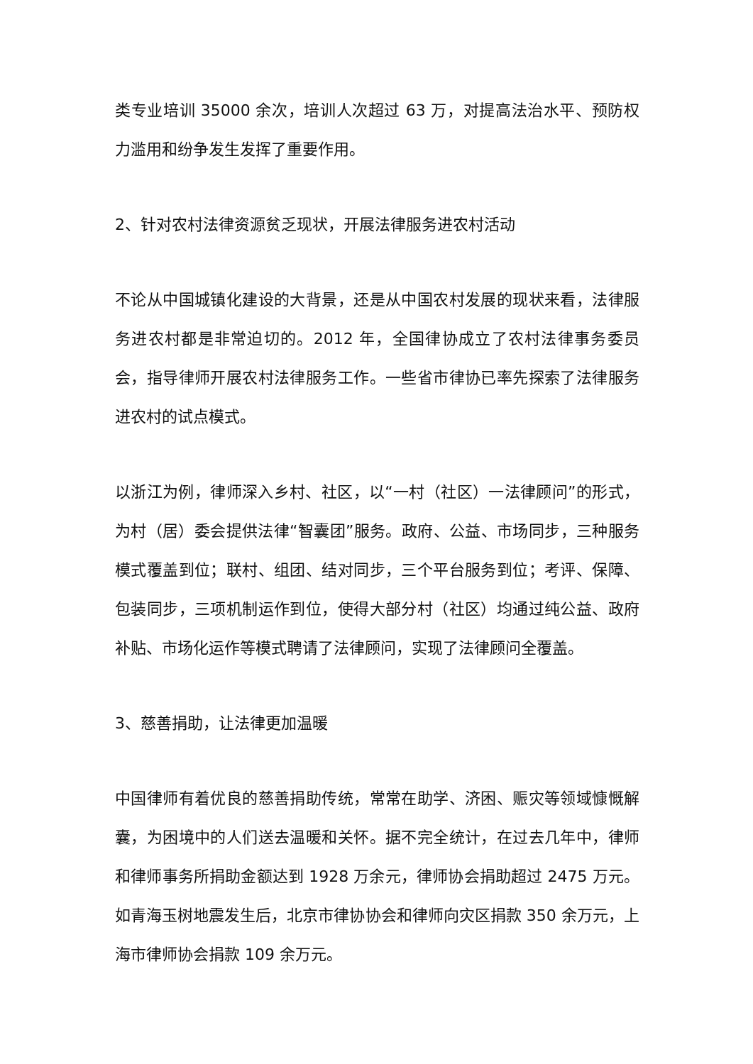类专业培训 35000 余次，培训人次超过 63 万，对提高法治水平、预防权力滥用和纷争发生发挥了重要作用。
2、针对农村法律资源贫乏现状，开展法律服务进农村活动
不论从中国城镇化建设的大背景，还是从中国农村发展的现状来看，法律服务进农村都是非常迫切的。2012 年，全国律协成立了农村法律事务委员会，指导律师开展农村法律服务工作。一些省市律协已率先探索了法律服务进农村的试点模式。
以浙江为例，律师深入乡村、社区，以“一村（社区）一法律顾问”的形式，为村（居）委会提供法律“智囊团”服务。政府、公益、市场同步，三种服务模式覆盖到位；联村、组团、结对同步，三个平台服务到位；考评、保障、包装同步，三项机制运作到位，使得大部分村（社区）均通过纯公益、政府补贴、市场化运作等模式聘请了法律顾问，实现了法律顾问全覆盖。
3、慈善捐助，让法律更加温暖
中国律师有着优良的慈善捐助传统，常常在助学、济困、赈灾等领域慷慨解囊，为困境中的人们送去温暖和关怀。据不完全统计，在过去几年中，律师和律师事务所捐助金额达到 1928 万余元，律师协会捐助超过 2475 万元。如青海玉树地震发生后，北京市律协协会和律师向灾区捐款 350 余万元，上海市律师协会捐款 109 余万元。